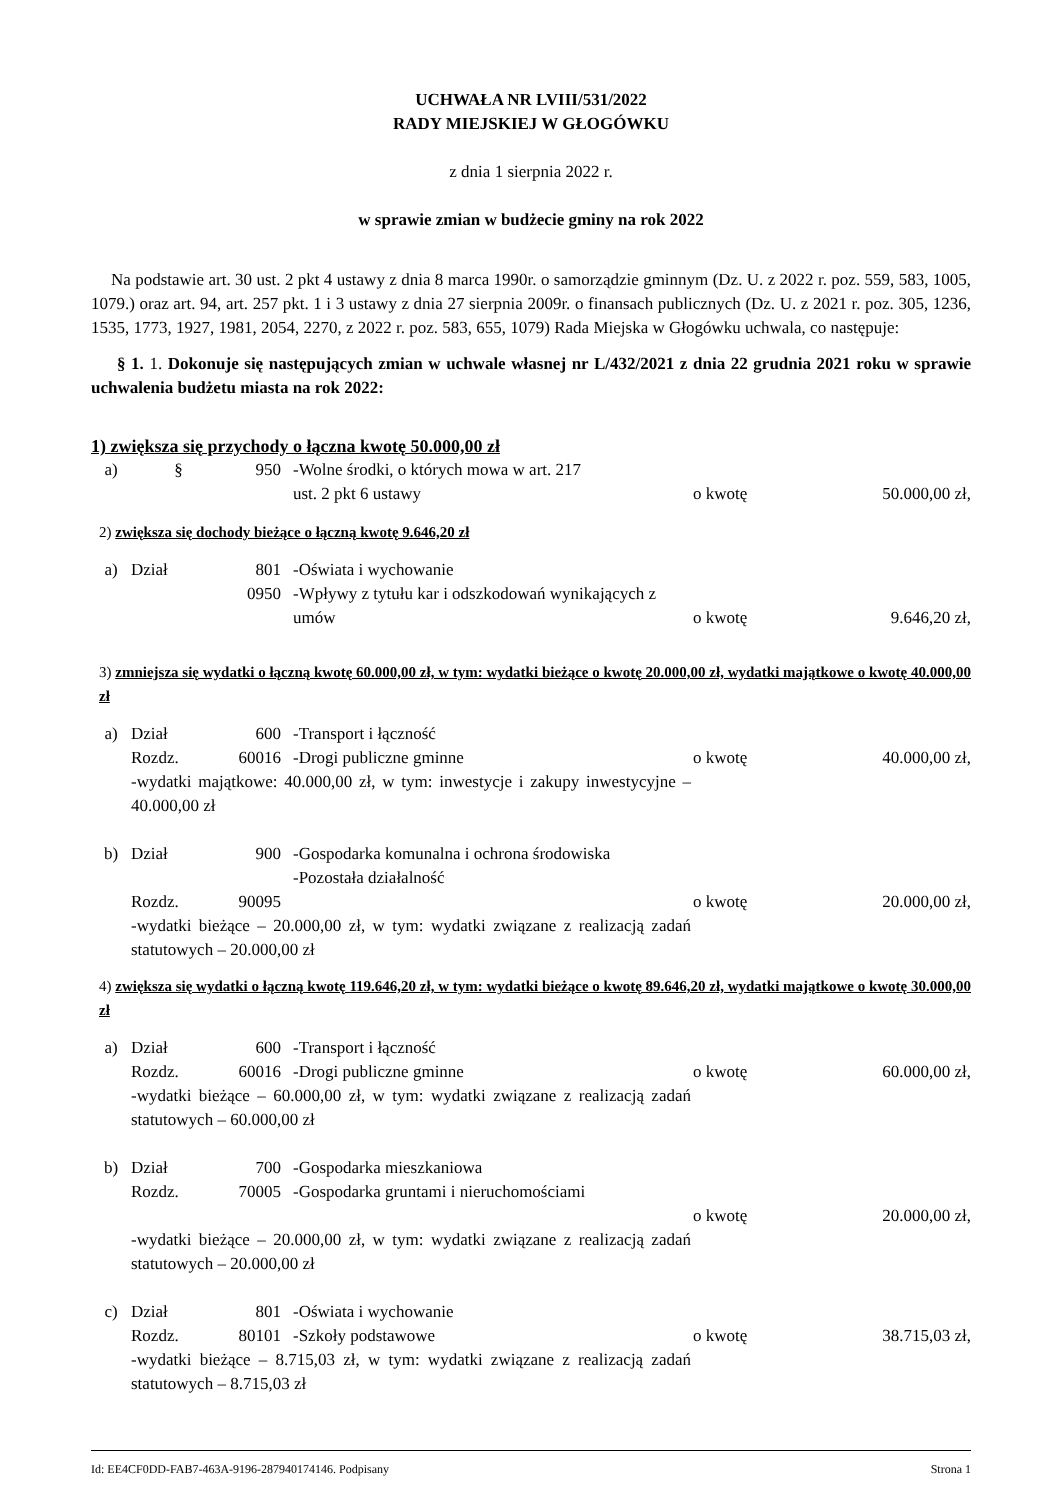UCHWAŁA NR LVIII/531/2022
RADY MIEJSKIEJ W GŁOGÓWKU
z dnia 1 sierpnia 2022 r.
w sprawie zmian w budżecie gminy na rok 2022
Na podstawie art. 30 ust. 2 pkt 4 ustawy z dnia 8 marca 1990r. o samorządzie gminnym (Dz. U. z 2022 r. poz. 559, 583, 1005, 1079.) oraz art. 94, art. 257 pkt. 1 i 3 ustawy z dnia 27 sierpnia 2009r. o finansach publicznych (Dz. U. z 2021 r. poz. 305, 1236, 1535, 1773, 1927, 1981, 2054, 2270, z 2022 r. poz. 583, 655, 1079) Rada Miejska w Głogówku uchwala, co następuje:
§ 1. 1. Dokonuje się następujących zmian w uchwale własnej nr L/432/2021 z dnia 22 grudnia 2021 roku w sprawie uchwalenia budżetu miasta na rok 2022:
1) zwiększa się przychody o łączna kwotę 50.000,00 zł
a) § 950 -Wolne środki, o których mowa w art. 217
ust. 2 pkt 6 ustawy
o kwotę
50.000,00 zł,
2) zwiększa się dochody bieżące o łączną kwotę 9.646,20 zł
a) Dział 801
0950 -Oświata i wychowanie
-Wpływy z tytułu kar i odszkodowań wynikających z umów
o kwotę
9.646,20 zł,
3) zmniejsza się wydatki o łączną kwotę 60.000,00 zł, w tym: wydatki bieżące o kwotę 20.000,00 zł, wydatki majątkowe o kwotę 40.000,00 zł
a) Dział
Rozdz. 600
60016 -Transport i łączność
-Drogi publiczne gminne
o kwotę
40.000,00 zł,
-wydatki majątkowe: 40.000,00 zł, w tym: inwestycje i zakupy inwestycyjne – 40.000,00 zł
b) Dział
Rozdz. 900
90095 -Gospodarka komunalna i ochrona środowiska
-Pozostała działalność
o kwotę
20.000,00 zł,
-wydatki bieżące – 20.000,00 zł, w tym: wydatki związane z realizacją zadań statutowych – 20.000,00 zł
4) zwiększa się wydatki o łączną kwotę 119.646,20 zł, w tym: wydatki bieżące o kwotę 89.646,20 zł, wydatki majątkowe o kwotę 30.000,00 zł
a) Dział
Rozdz. 600
60016 -Transport i łączność
-Drogi publiczne gminne
o kwotę
60.000,00 zł,
-wydatki bieżące – 60.000,00 zł, w tym: wydatki związane z realizacją zadań statutowych – 60.000,00 zł
b) Dział
Rozdz. 700
70005 -Gospodarka mieszkaniowa
-Gospodarka gruntami i nieruchomościami
o kwotę
20.000,00 zł,
-wydatki bieżące – 20.000,00 zł, w tym: wydatki związane z realizacją zadań statutowych – 20.000,00 zł
c) Dział
Rozdz. 801
80101 -Oświata i wychowanie
-Szkoły podstawowe
o kwotę
38.715,03 zł,
-wydatki bieżące – 8.715,03 zł, w tym: wydatki związane z realizacją zadań statutowych – 8.715,03 zł
Id: EE4CF0DD-FAB7-463A-9196-287940174146. Podpisany Strona 1